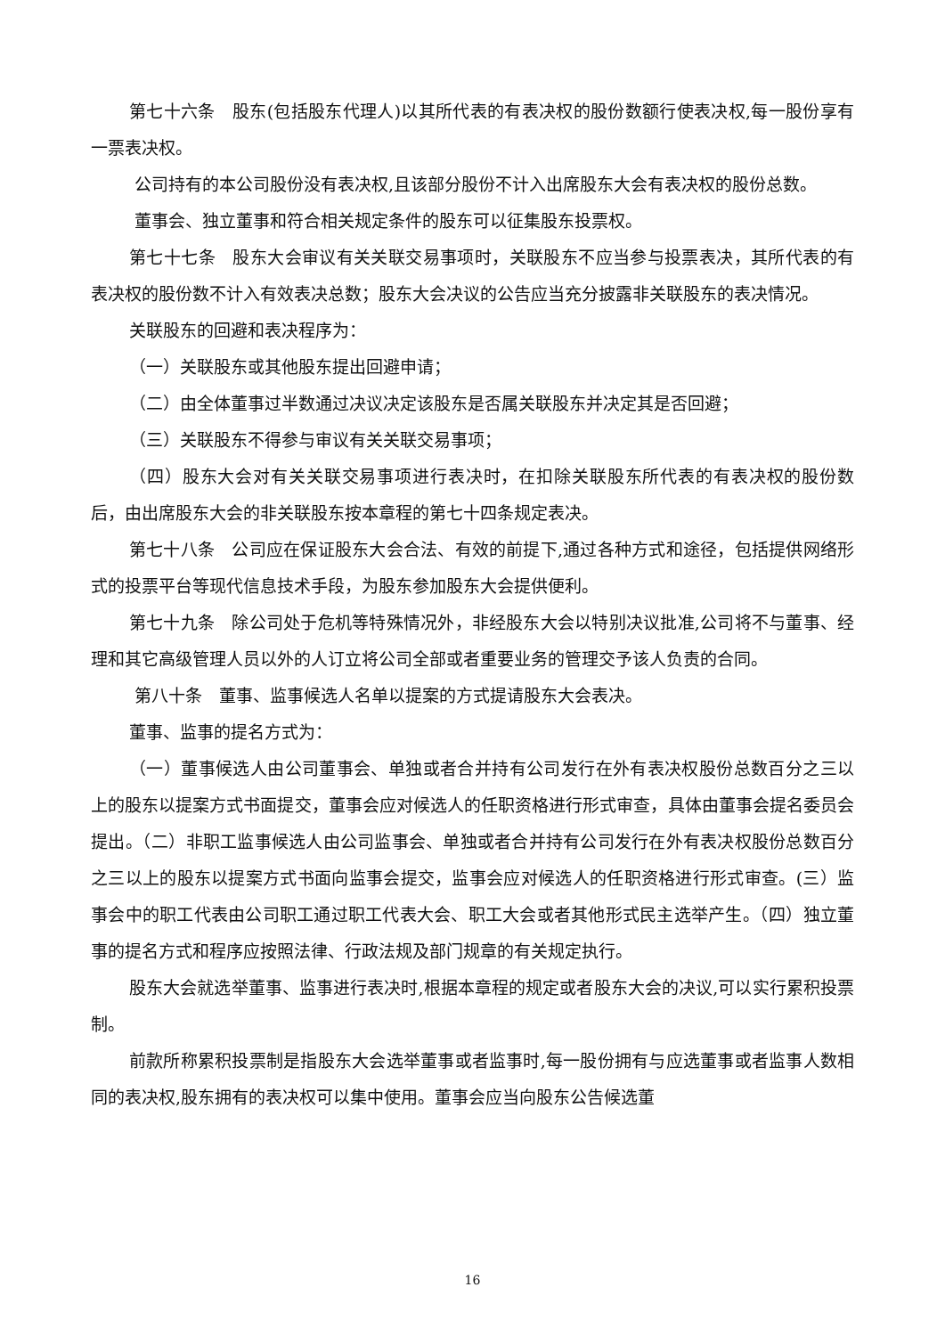第七十六条　股东(包括股东代理人)以其所代表的有表决权的股份数额行使表决权,每一股份享有一票表决权。
公司持有的本公司股份没有表决权,且该部分股份不计入出席股东大会有表决权的股份总数。
董事会、独立董事和符合相关规定条件的股东可以征集股东投票权。
第七十七条　股东大会审议有关关联交易事项时，关联股东不应当参与投票表决，其所代表的有表决权的股份数不计入有效表决总数；股东大会决议的公告应当充分披露非关联股东的表决情况。
关联股东的回避和表决程序为：
（一）关联股东或其他股东提出回避申请；
（二）由全体董事过半数通过决议决定该股东是否属关联股东并决定其是否回避；
（三）关联股东不得参与审议有关关联交易事项；
（四）股东大会对有关关联交易事项进行表决时，在扣除关联股东所代表的有表决权的股份数后，由出席股东大会的非关联股东按本章程的第七十四条规定表决。
第七十八条　公司应在保证股东大会合法、有效的前提下,通过各种方式和途径，包括提供网络形式的投票平台等现代信息技术手段，为股东参加股东大会提供便利。
第七十九条　除公司处于危机等特殊情况外，非经股东大会以特别决议批准,公司将不与董事、经理和其它高级管理人员以外的人订立将公司全部或者重要业务的管理交予该人负责的合同。
第八十条　董事、监事候选人名单以提案的方式提请股东大会表决。
董事、监事的提名方式为：
（一）董事候选人由公司董事会、单独或者合并持有公司发行在外有表决权股份总数百分之三以上的股东以提案方式书面提交，董事会应对候选人的任职资格进行形式审查，具体由董事会提名委员会提出。（二）非职工监事候选人由公司监事会、单独或者合并持有公司发行在外有表决权股份总数百分之三以上的股东以提案方式书面向监事会提交，监事会应对候选人的任职资格进行形式审查。(三）监事会中的职工代表由公司职工通过职工代表大会、职工大会或者其他形式民主选举产生。（四）独立董事的提名方式和程序应按照法律、行政法规及部门规章的有关规定执行。
股东大会就选举董事、监事进行表决时,根据本章程的规定或者股东大会的决议,可以实行累积投票制。
前款所称累积投票制是指股东大会选举董事或者监事时,每一股份拥有与应选董事或者监事人数相同的表决权,股东拥有的表决权可以集中使用。董事会应当向股东公告候选董
16